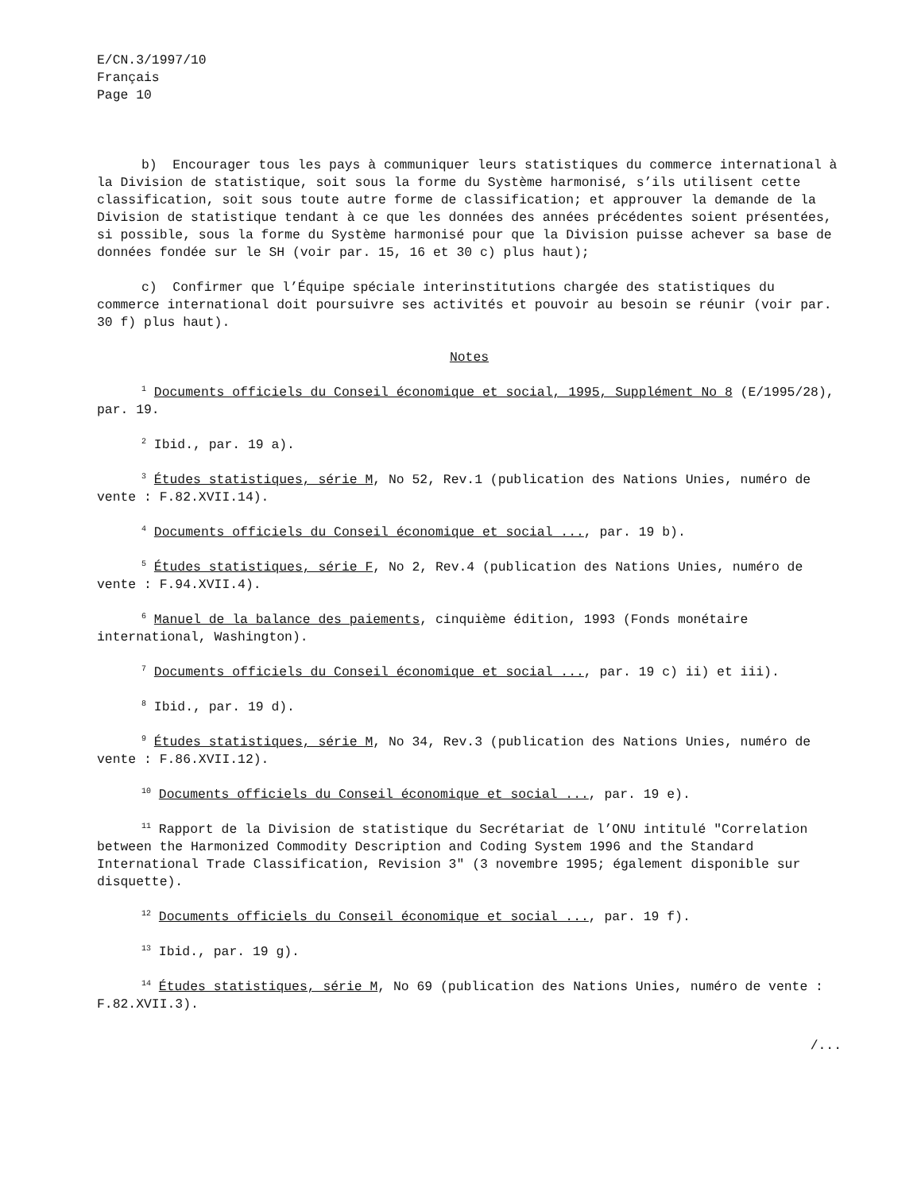E/CN.3/1997/10
Français
Page 10
b) Encourager tous les pays à communiquer leurs statistiques du commerce international à la Division de statistique, soit sous la forme du Système harmonisé, s’ils utilisent cette classification, soit sous toute autre forme de classification; et approuver la demande de la Division de statistique tendant à ce que les données des années précédentes soient présentées, si possible, sous la forme du Système harmonisé pour que la Division puisse achever sa base de données fondée sur le SH (voir par. 15, 16 et 30 c) plus haut);
c) Confirmer que l’Équipe spéciale interinstitutions chargée des statistiques du commerce international doit poursuivre ses activités et pouvoir au besoin se réunir (voir par. 30 f) plus haut).
Notes
<sup>1</sup> Documents officiels du Conseil économique et social, 1995, Supplément No 8 (E/1995/28), par. 19.
<sup>2</sup> Ibid., par. 19 a).
<sup>3</sup> Études statistiques, série M, No 52, Rev.1 (publication des Nations Unies, numéro de vente : F.82.XVII.14).
<sup>4</sup> Documents officiels du Conseil économique et social ..., par. 19 b).
<sup>5</sup> Études statistiques, série F, No 2, Rev.4 (publication des Nations Unies, numéro de vente : F.94.XVII.4).
<sup>6</sup> Manuel de la balance des paiements, cinquième édition, 1993 (Fonds monétaire international, Washington).
<sup>7</sup> Documents officiels du Conseil économique et social ..., par. 19 c) ii) et iii).
<sup>8</sup> Ibid., par. 19 d).
<sup>9</sup> Études statistiques, série M, No 34, Rev.3 (publication des Nations Unies, numéro de vente : F.86.XVII.12).
<sup>10</sup> Documents officiels du Conseil économique et social ..., par. 19 e).
<sup>11</sup> Rapport de la Division de statistique du Secrétariat de l’ONU intitulé "Correlation between the Harmonized Commodity Description and Coding System 1996 and the Standard International Trade Classification, Revision 3" (3 novembre 1995; également disponible sur disquette).
<sup>12</sup> Documents officiels du Conseil économique et social ..., par. 19 f).
<sup>13</sup> Ibid., par. 19 g).
<sup>14</sup> Études statistiques, série M, No 69 (publication des Nations Unies, numéro de vente : F.82.XVII.3).
/...